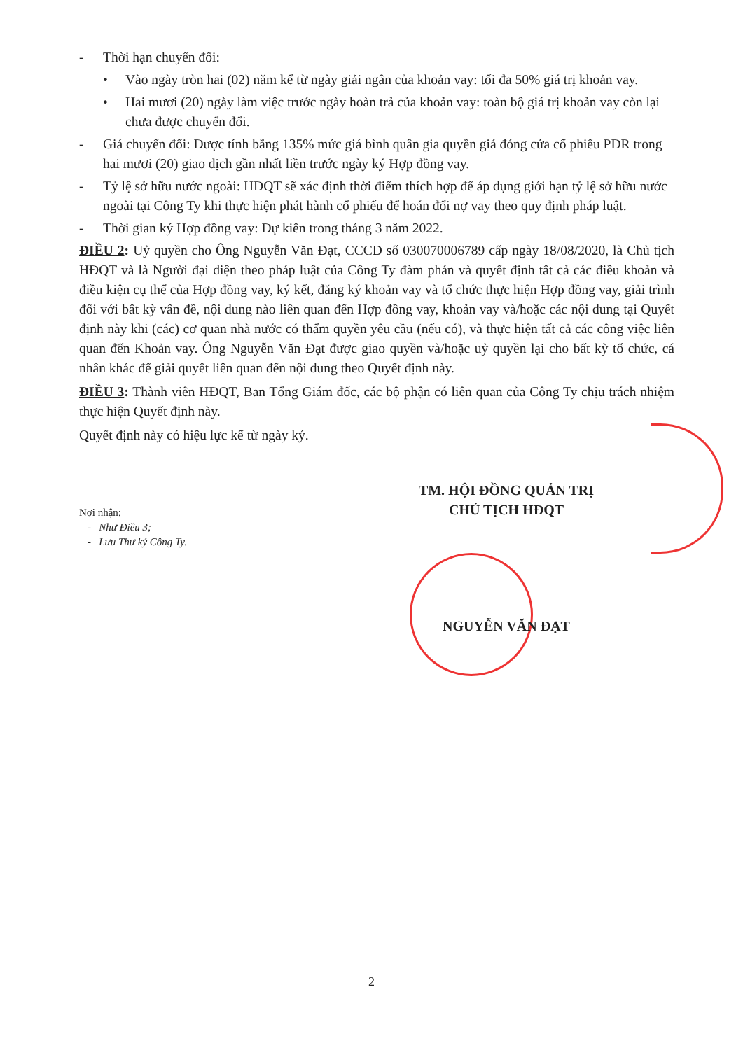- Thời hạn chuyển đổi:
• Vào ngày tròn hai (02) năm kể từ ngày giải ngân của khoản vay: tối đa 50% giá trị khoản vay.
• Hai mươi (20) ngày làm việc trước ngày hoàn trả của khoản vay: toàn bộ giá trị khoản vay còn lại chưa được chuyển đổi.
- Giá chuyển đổi: Được tính bằng 135% mức giá bình quân gia quyền giá đóng cửa cổ phiếu PDR trong hai mươi (20) giao dịch gần nhất liền trước ngày ký Hợp đồng vay.
- Tỷ lệ sở hữu nước ngoài: HĐQT sẽ xác định thời điểm thích hợp để áp dụng giới hạn tỷ lệ sở hữu nước ngoài tại Công Ty khi thực hiện phát hành cổ phiếu để hoán đổi nợ vay theo quy định pháp luật.
- Thời gian ký Hợp đồng vay: Dự kiến trong tháng 3 năm 2022.
ĐIỀU 2: Uỷ quyền cho Ông Nguyễn Văn Đạt, CCCD số 030070006789 cấp ngày 18/08/2020, là Chủ tịch HĐQT và là Người đại diện theo pháp luật của Công Ty đàm phán và quyết định tất cả các điều khoản và điều kiện cụ thể của Hợp đồng vay, ký kết, đăng ký khoản vay và tổ chức thực hiện Hợp đồng vay, giải trình đối với bất kỳ vấn đề, nội dung nào liên quan đến Hợp đồng vay, khoản vay và/hoặc các nội dung tại Quyết định này khi (các) cơ quan nhà nước có thẩm quyền yêu cầu (nếu có), và thực hiện tất cả các công việc liên quan đến Khoản vay. Ông Nguyễn Văn Đạt được giao quyền và/hoặc uỷ quyền lại cho bất kỳ tổ chức, cá nhân khác để giải quyết liên quan đến nội dung theo Quyết định này.
ĐIỀU 3: Thành viên HĐQT, Ban Tổng Giám đốc, các bộ phận có liên quan của Công Ty chịu trách nhiệm thực hiện Quyết định này.
Quyết định này có hiệu lực kể từ ngày ký.
TM. HỘI ĐỒNG QUẢN TRỊ
CHỦ TỊCH HĐQT
Nơi nhận:
- Như Điều 3;
- Lưu Thư ký Công Ty.
NGUYỄN VĂN ĐẠT
2